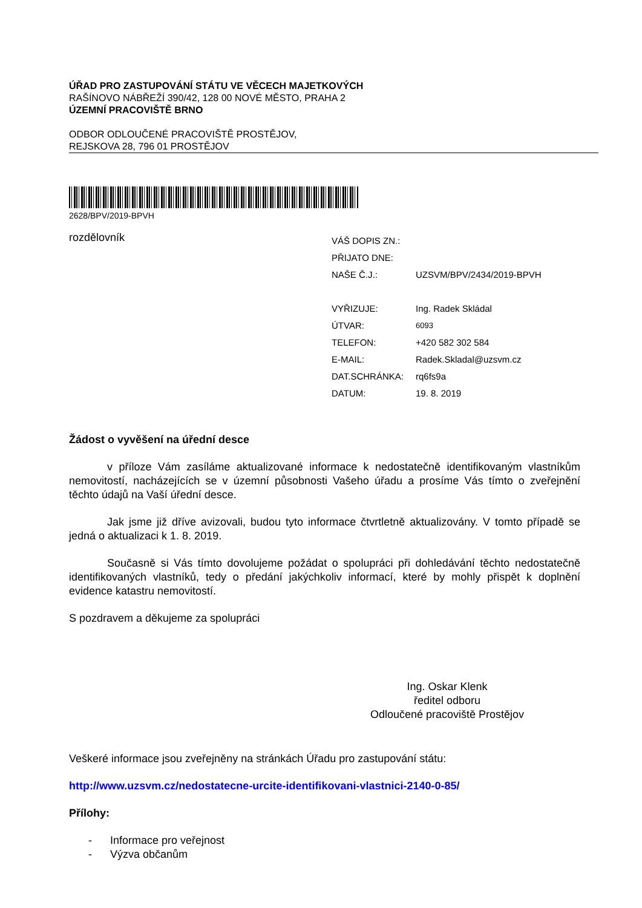ÚŘAD PRO ZASTUPOVÁNÍ STÁTU VE VĚCECH MAJETKOVÝCH
RAŠÍNOVO NÁBŘEŽÍ 390/42, 128 00 NOVÉ MĚSTO, PRAHA 2
ÚZEMNÍ PRACOVIŠTĚ BRNO
ODBOR ODLOUČENÉ PRACOVIŠTĚ PROSTĚJOV,
REJSKOVA 28, 796 01 PROSTĚJOV
2628/BPV/2019-BPVH
rozdělovník
| VÁŠ DOPIS ZN.: | |
| PŘIJATO DNE: | |
| NAŠE Č.J.: | UZSVM/BPV/2434/2019-BPVH |
| VYŘIZUJE: | Ing. Radek Skládal |
| ÚTVAR: | 6093 |
| TELEFON: | +420 582 302 584 |
| E-MAIL: | Radek.Skladal@uzsvm.cz |
| DAT.SCHRÁNKA: | rq6fs9a |
| DATUM: | 19. 8. 2019 |
Žádost o vyvěšení na úřední desce
v příloze Vám zasíláme aktualizované informace k nedostatečně identifikovaným vlastníkům nemovitostí, nacházejících se v územní působnosti Vašeho úřadu a prosíme Vás tímto o zveřejnění těchto údajů na Vaší úřední desce.
Jak jsme již dříve avizovali, budou tyto informace čtvrtletně aktualizovány. V tomto případě se jedná o aktualizaci k 1. 8. 2019.
Současně si Vás tímto dovolujeme požádat o spolupráci při dohledávání těchto nedostatečně identifikovaných vlastníků, tedy o předání jakýchkoliv informací, které by mohly přispět k doplnění evidence katastru nemovitostí.
S pozdravem a děkujeme za spolupráci
Ing. Oskar Klenk
ředitel odboru
Odloučené pracoviště Prostějov
Veškeré informace jsou zveřejněny na stránkách Úřadu pro zastupování státu:
http://www.uzsvm.cz/nedostatecne-urcite-identifikovani-vlastnici-2140-0-85/
Přílohy:
- Informace pro veřejnost
- Výzva občanům